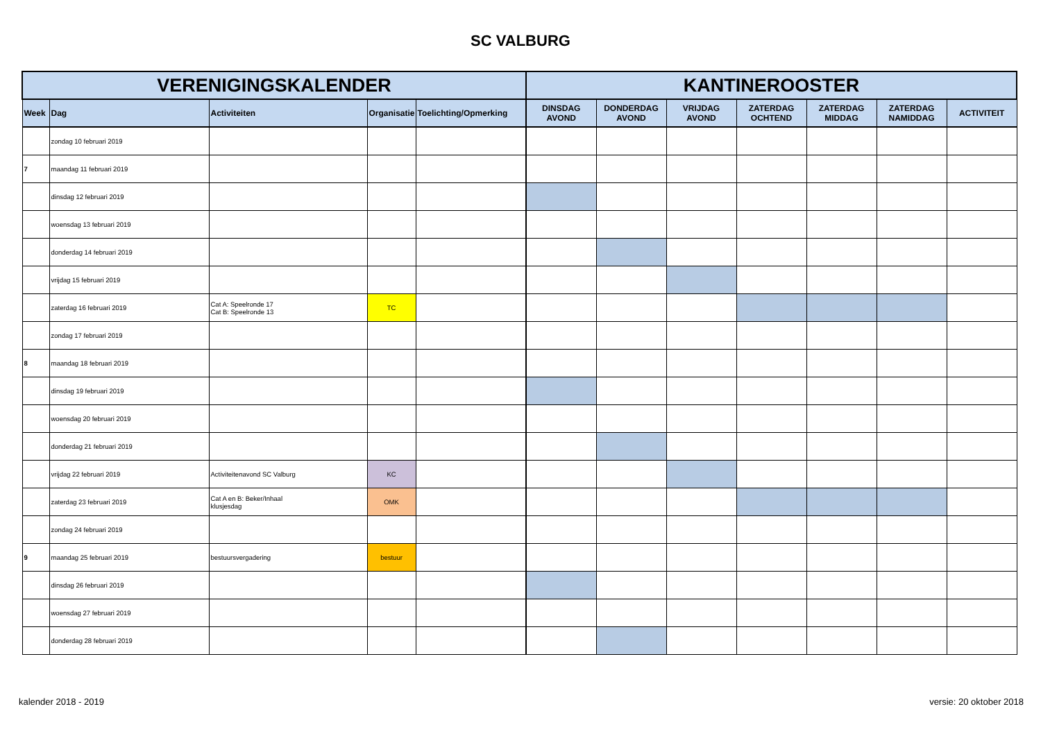SC VALBURG
| VERENIGINGSKALENDER | | | | | KANTINEROOSTER | | | | | | |
| --- | --- | --- | --- | --- | --- | --- | --- | --- | --- | --- | --- |
| Week | Dag | Activiteiten | Organisatie | Toelichting/Opmerking | DINSDAG AVOND | DONDERDAG AVOND | VRIJDAG AVOND | ZATERDAG OCHTEND | ZATERDAG MIDDAG | ZATERDAG NAMIDDAG | ACTIVITEIT |
| | zondag 10 februari 2019 | | | | | | | | | | |
| 7 | maandag 11 februari 2019 | | | | | | | | | | |
| | dinsdag 12 februari 2019 | | | | | | | | | | |
| | woensdag 13 februari 2019 | | | | | | | | | | |
| | donderdag 14 februari 2019 | | | | | | | | | | |
| | vrijdag 15 februari 2019 | | | | | | | | | | |
| | zaterdag 16 februari 2019 | Cat A: Speelronde 17 Cat B: Speelronde 13 | TC | | | | | | | | |
| | zondag 17 februari 2019 | | | | | | | | | | |
| 8 | maandag 18 februari 2019 | | | | | | | | | | |
| | dinsdag 19 februari 2019 | | | | | | | | | | |
| | woensdag 20 februari 2019 | | | | | | | | | | |
| | donderdag 21 februari 2019 | | | | | | | | | | |
| | vrijdag 22 februari 2019 | Activiteitenavond SC Valburg | KC | | | | | | | | |
| | zaterdag 23 februari 2019 | Cat A en B: Beker/Inhaal klusjesdag | OMK | | | | | | | | |
| | zondag 24 februari 2019 | | | | | | | | | | |
| 9 | maandag 25 februari 2019 | bestuursvergadering | bestuur | | | | | | | | |
| | dinsdag 26 februari 2019 | | | | | | | | | | |
| | woensdag 27 februari 2019 | | | | | | | | | | |
| | donderdag 28 februari 2019 | | | | | | | | | | |
kalender 2018 - 2019 versie: 20 oktober 2018